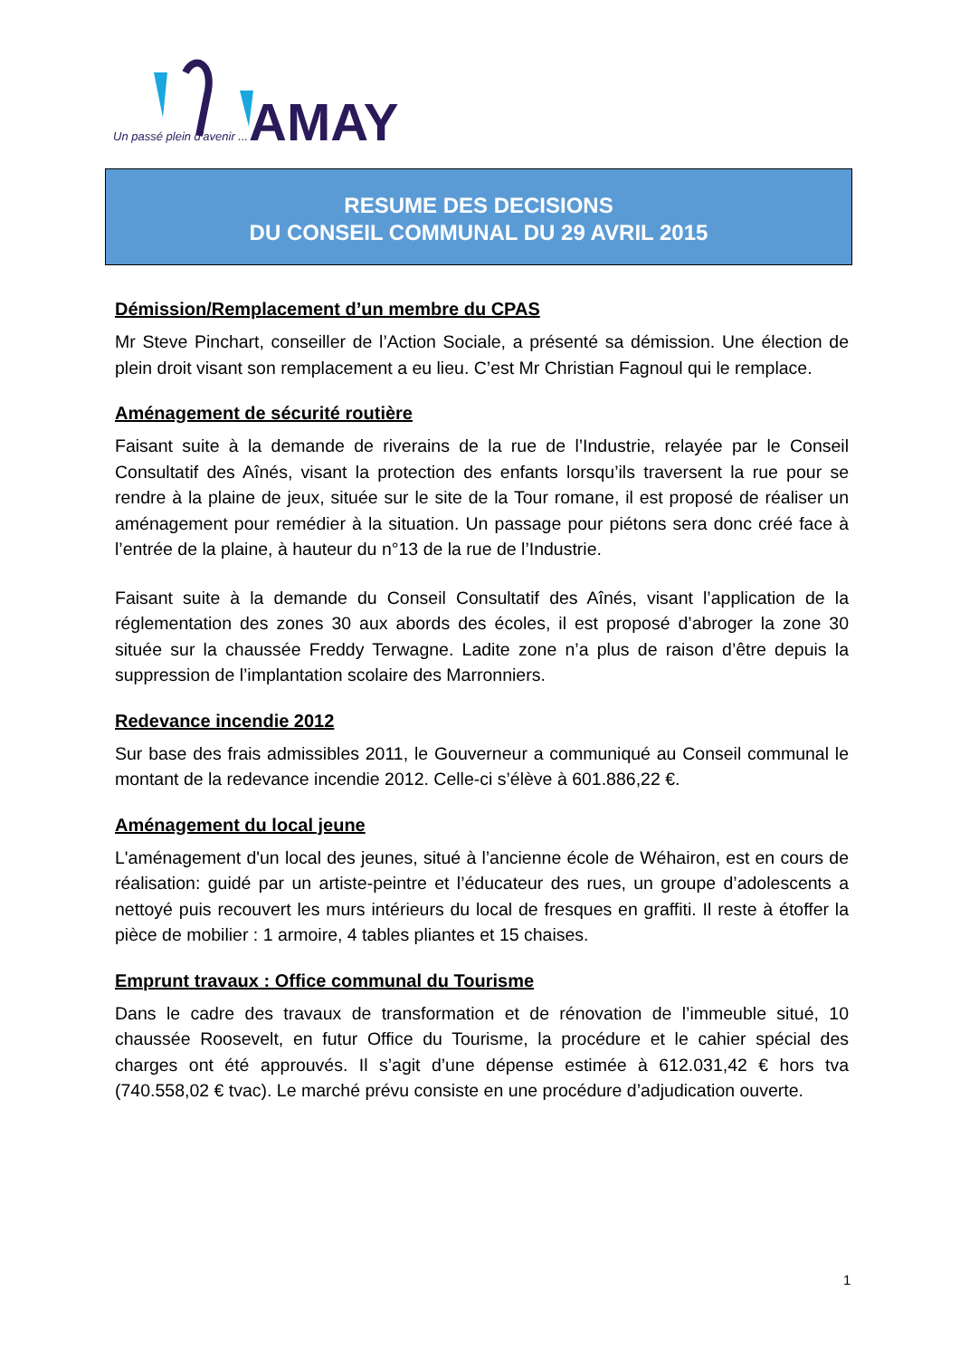Un passé plein d'avenir ...
AMAY
RESUME DES DECISIONS
DU CONSEIL COMMUNAL DU 29 AVRIL 2015
Démission/Remplacement d’un membre du CPAS
Mr Steve Pinchart, conseiller de l’Action Sociale, a présenté sa démission. Une élection de plein droit visant son remplacement a eu lieu. C’est Mr Christian Fagnoul qui le remplace.
Aménagement de sécurité routière
Faisant suite à la demande de riverains de la rue de l’Industrie, relayée par le Conseil Consultatif des Aînés, visant la protection des enfants lorsqu’ils traversent la rue pour se rendre à la plaine de jeux, située sur le site de la Tour romane, il est proposé de réaliser un aménagement pour remédier à la situation. Un passage pour piétons sera donc créé face à l’entrée de la plaine, à hauteur du n°13 de la rue de l’Industrie.
Faisant suite à la demande du Conseil Consultatif des Aînés, visant l’application de la réglementation des zones 30 aux abords des écoles, il est proposé d’abroger la zone 30 située sur la chaussée Freddy Terwagne. Ladite zone n’a plus de raison d’être depuis la suppression de l’implantation scolaire des Marronniers.
Redevance incendie 2012
Sur base des frais admissibles 2011, le Gouverneur a communiqué au Conseil communal le montant de la redevance incendie 2012. Celle-ci s’élève à 601.886,22 €.
Aménagement du local jeune
L'aménagement d'un local des jeunes, situé à l’ancienne école de Wéhairon, est en cours de réalisation: guidé par un artiste-peintre et l’éducateur des rues, un groupe d’adolescents a nettoyé puis recouvert les murs intérieurs du local de fresques en graffiti. Il reste à étoffer la pièce de mobilier : 1 armoire, 4 tables pliantes et 15 chaises.
Emprunt travaux : Office communal du Tourisme
Dans le cadre des travaux de transformation et de rénovation de l’immeuble situé, 10 chaussée Roosevelt, en futur Office du Tourisme, la procédure et le cahier spécial des charges ont été approuvés. Il s’agit d’une dépense estimée à 612.031,42 € hors tva (740.558,02 € tvac). Le marché prévu consiste en une procédure d’adjudication ouverte.
1